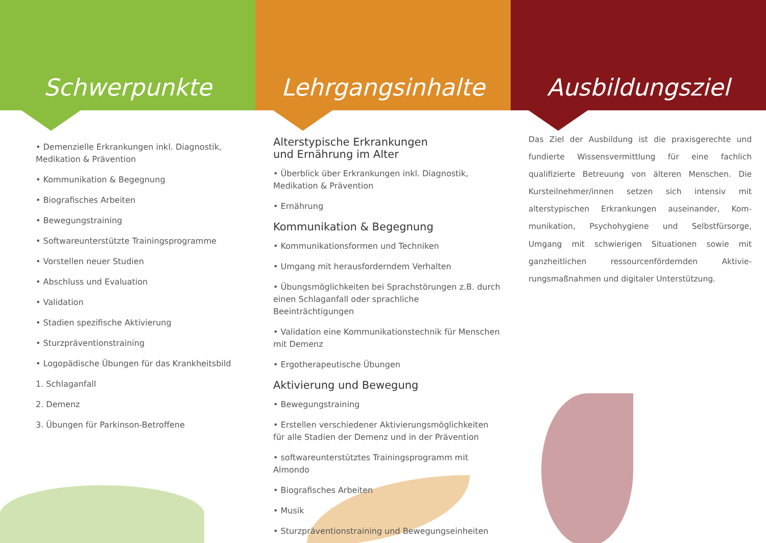Schwerpunkte
• Demenzielle Erkrankungen inkl. Diagnostik, Medikation & Prävention
• Kommunikation & Begegnung
• Biografisches Arbeiten
• Bewegungstraining
• Softwareunterstützte Trainingsprogramme
• Vorstellen neuer Studien
• Abschluss und Evaluation
• Validation
• Stadien spezifische Aktivierung
• Sturzpräventionstraining
• Logopädische Übungen für das Krankheitsbild
1. Schlaganfall
2. Demenz
3. Übungen für Parkinson-Betroffene
Lehrgangsinhalte
Alterstypische Erkrankungen
und Ernährung im Alter
• Überblick über Erkrankungen inkl. Diagnostik, Medikation & Prävention
• Ernährung
Kommunikation & Begegnung
• Kommunikationsformen und Techniken
• Umgang mit herausforderndem Verhalten
• Übungsmöglichkeiten bei Sprachstörungen z.B. durch einen Schlaganfall oder sprachliche Beeinträchtigungen
• Validation eine Kommunikationstechnik für Menschen mit Demenz
• Ergotherapeutische Übungen
Aktivierung und Bewegung
• Bewegungstraining
• Erstellen verschiedener Aktivierungsmöglichkeiten für alle Stadien der Demenz und in der Prävention
• softwareunterstütztes Trainingsprogramm mit Almondo
• Biografisches Arbeiten
• Musik
• Sturzpräventionstraining und Bewegungseinheiten
Ausbildungsziel
Das Ziel der Ausbildung ist die praxisgerechte und fundierte Wissensvermittlung für eine fachlich qualifizierte Betreuung von älteren Menschen. Die Kursteilnehmer/innen setzen sich intensiv mit alterstypischen Erkrankungen auseinander, Kom­munikation, Psychohygiene und Selbstfürsorge, Umgang mit schwierigen Situationen sowie mit ganzheitlichen ressourcenfördernden Aktivie­rungsmaßnahmen und digitaler Unterstützung.